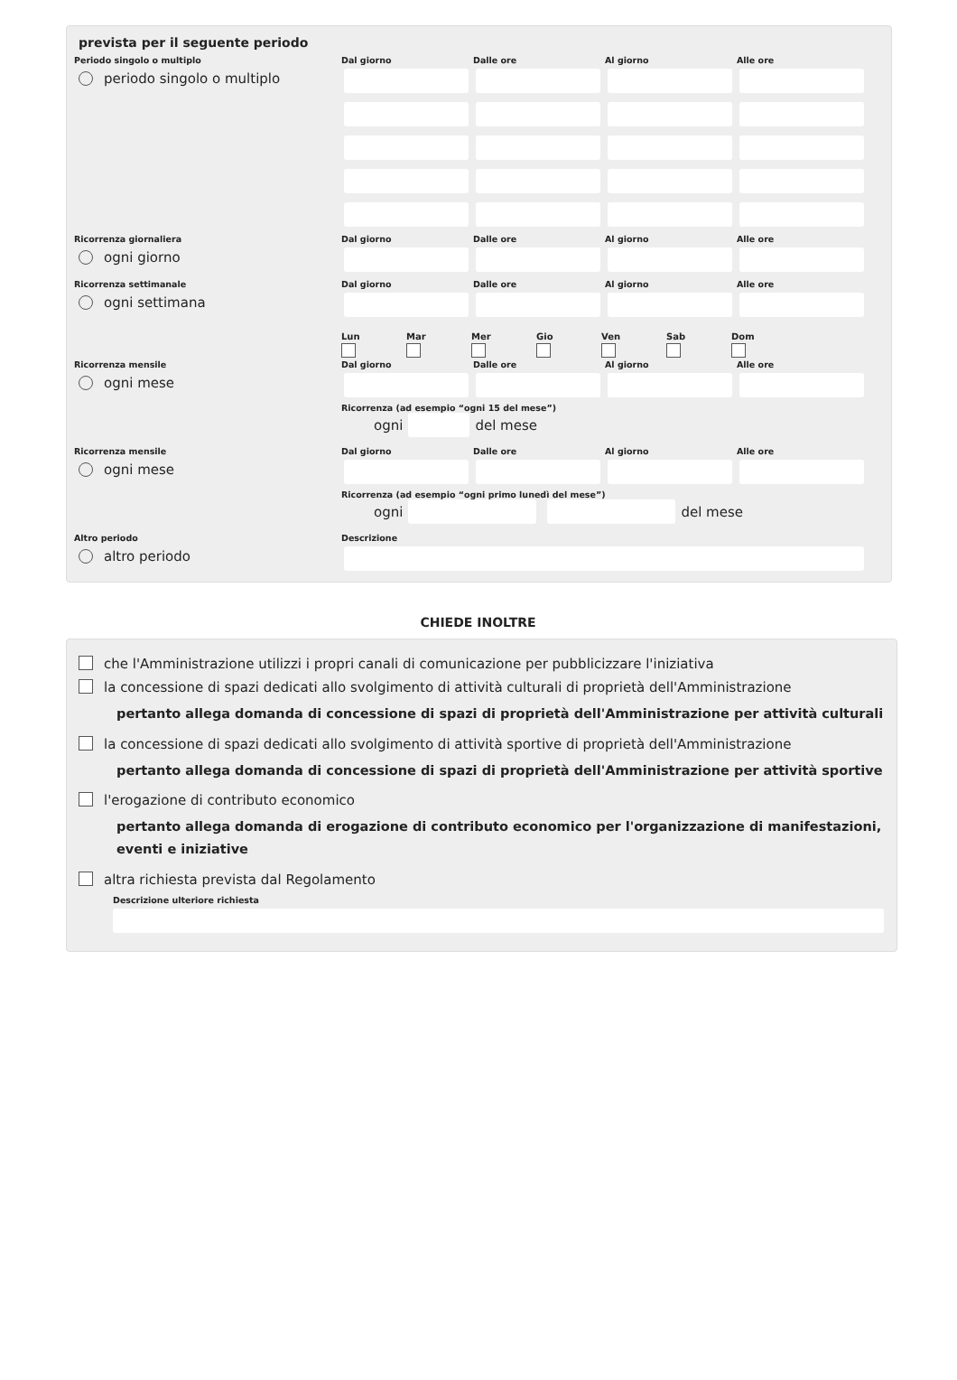prevista per il seguente periodo
Periodo singolo o multiplo
Dal giorno
Dalle ore
Al giorno
Alle ore
periodo singolo o multiplo
Ricorrenza giornaliera
Dal giorno
Dalle ore
Al giorno
Alle ore
ogni giorno
Ricorrenza settimanale
Dal giorno
Dalle ore
Al giorno
Alle ore
ogni settimana
Lun Mar Mer Gio Ven Sab Dom
Ricorrenza mensile
Dal giorno
Dalle ore
Al giorno
Alle ore
ogni mese
Ricorrenza (ad esempio “ogni 15 del mese”)
ogni
del mese
Ricorrenza mensile
Dal giorno
Dalle ore
Al giorno
Alle ore
ogni mese
Ricorrenza (ad esempio “ogni primo lunedì del mese”)
ogni
del mese
Altro periodo
Descrizione
altro periodo
CHIEDE INOLTRE
che l'Amministrazione utilizzi i propri canali di comunicazione per pubblicizzare l'iniziativa
la concessione di spazi dedicati allo svolgimento di attività culturali di proprietà dell'Amministrazione
pertanto allega domanda di concessione di spazi di proprietà dell'Amministrazione per attività culturali
la concessione di spazi dedicati allo svolgimento di attività sportive di proprietà dell'Amministrazione
pertanto allega domanda di concessione di spazi di proprietà dell'Amministrazione per attività sportive
l'erogazione di contributo economico
pertanto allega domanda di erogazione di contributo economico per l'organizzazione di manifestazioni, eventi e iniziative
altra richiesta prevista dal Regolamento
Descrizione ulteriore richiesta